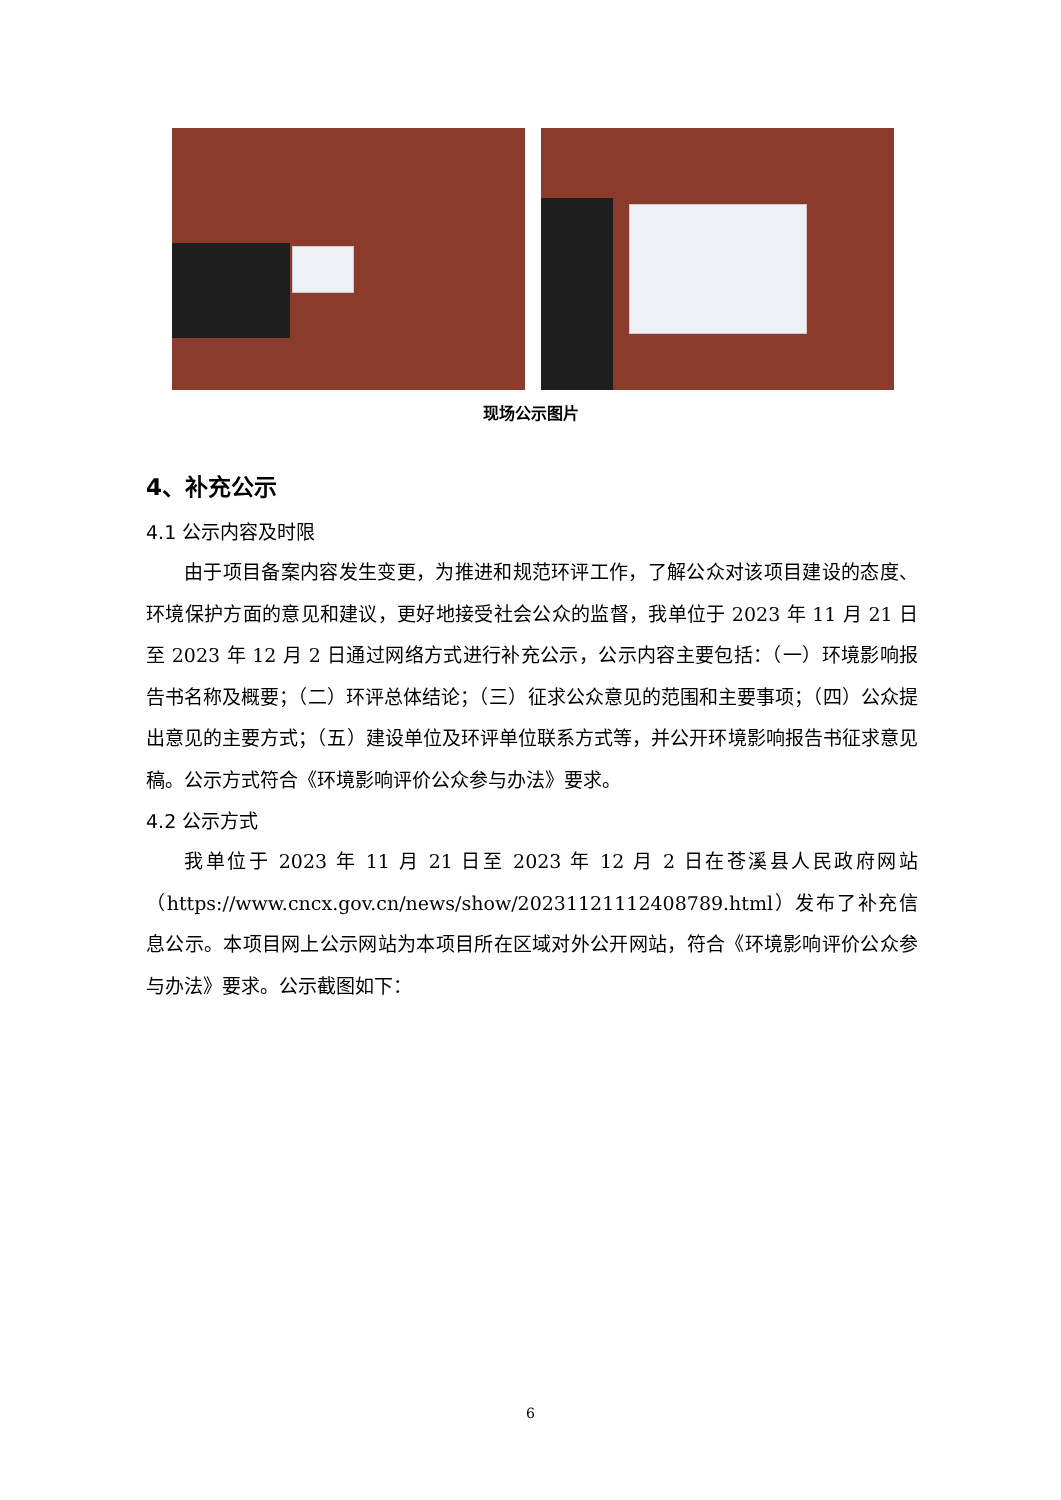现场公示图片
4、补充公示
4.1 公示内容及时限
由于项目备案内容发生变更，为推进和规范环评工作，了解公众对该项目建设的态度、环境保护方面的意见和建议，更好地接受社会公众的监督，我单位于 2023 年 11 月 21 日至 2023 年 12 月 2 日通过网络方式进行补充公示，公示内容主要包括：（一）环境影响报告书名称及概要；（二）环评总体结论；（三）征求公众意见的范围和主要事项；（四）公众提出意见的主要方式；（五）建设单位及环评单位联系方式等，并公开环境影响报告书征求意见稿。公示方式符合《环境影响评价公众参与办法》要求。
4.2 公示方式
我单位于 2023 年 11 月 21 日至 2023 年 12 月 2 日在苍溪县人民政府网站（https://www.cncx.gov.cn/news/show/20231121112408789.html）发布了补充信息公示。本项目网上公示网站为本项目所在区域对外公开网站，符合《环境影响评价公众参与办法》要求。公示截图如下：
6